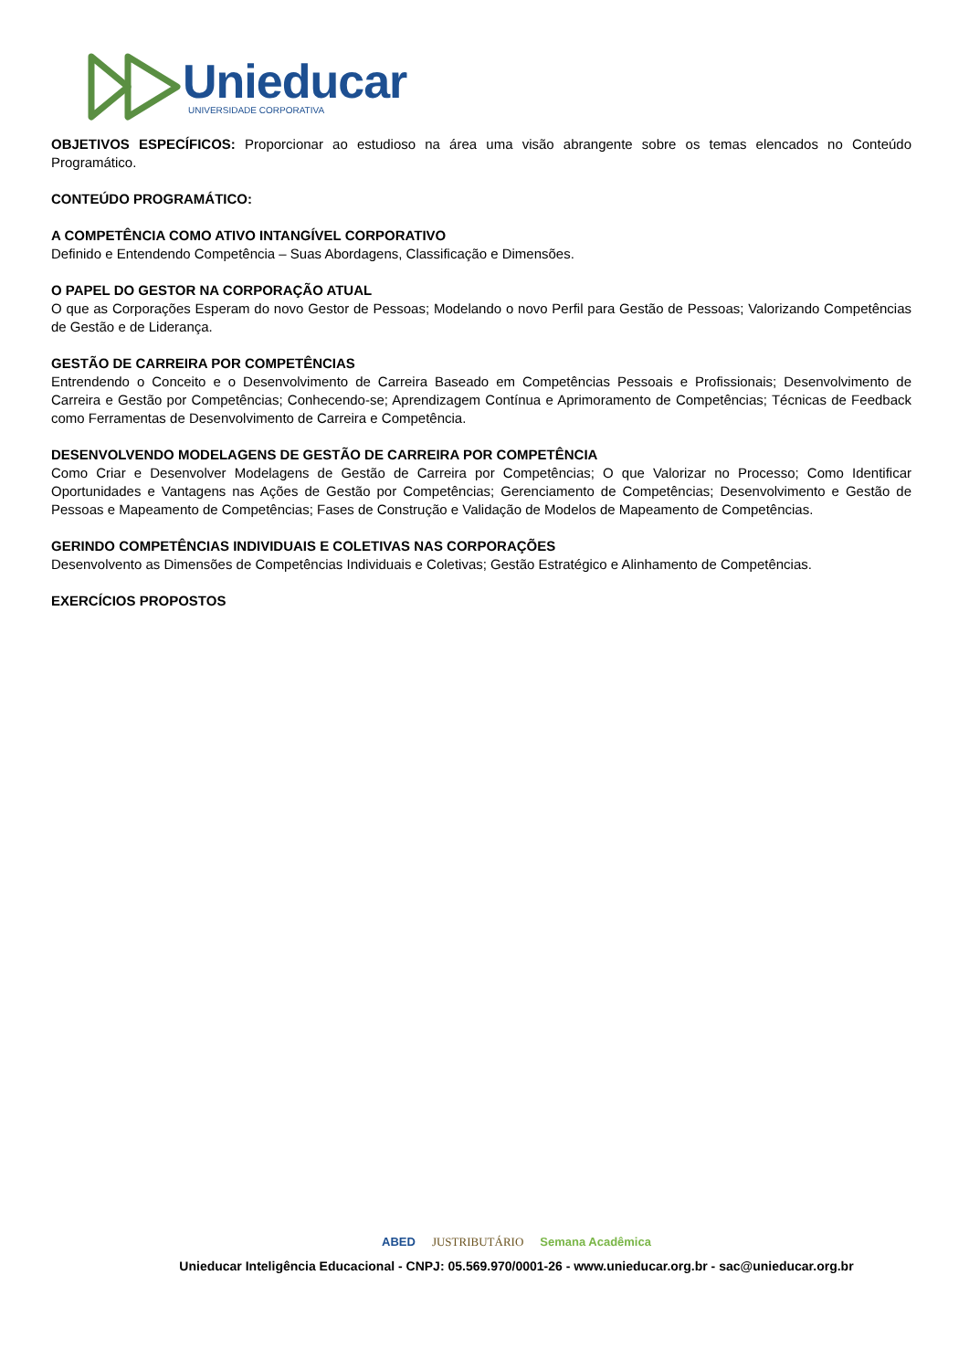Unieducar
UNIVERSIDADE CORPORATIVA
OBJETIVOS ESPECÍFICOS: Proporcionar ao estudioso na área uma visão abrangente sobre os temas elencados no Conteúdo Programático.
CONTEÚDO PROGRAMÁTICO:
A COMPETÊNCIA COMO ATIVO INTANGÍVEL CORPORATIVO
Definido e Entendendo Competência – Suas Abordagens, Classificação e Dimensões.
O PAPEL DO GESTOR NA CORPORAÇÃO ATUAL
O que as Corporações Esperam do novo Gestor de Pessoas; Modelando o novo Perfil para Gestão de Pessoas; Valorizando Competências de Gestão e de Liderança.
GESTÃO DE CARREIRA POR COMPETÊNCIAS
Entrendendo o Conceito e o Desenvolvimento de Carreira Baseado em Competências Pessoais e Profissionais; Desenvolvimento de Carreira e Gestão por Competências; Conhecendo-se; Aprendizagem Contínua e Aprimoramento de Competências; Técnicas de Feedback como Ferramentas de Desenvolvimento de Carreira e Competência.
DESENVOLVENDO MODELAGENS DE GESTÃO DE CARREIRA POR COMPETÊNCIA
Como Criar e Desenvolver Modelagens de Gestão de Carreira por Competências; O que Valorizar no Processo; Como Identificar Oportunidades e Vantagens nas Ações de Gestão por Competências; Gerenciamento de Competências; Desenvolvimento e Gestão de Pessoas e Mapeamento de Competências; Fases de Construção e Validação de Modelos de Mapeamento de Competências.
GERINDO COMPETÊNCIAS INDIVIDUAIS E COLETIVAS NAS CORPORAÇÕES
Desenvolvento as Dimensões de Competências Individuais e Coletivas; Gestão Estratégico e Alinhamento de Competências.
EXERCÍCIOS PROPOSTOS
ABED JUSTRIBUTÁRIO Semana Acadêmica
Unieducar Inteligência Educacional - CNPJ: 05.569.970/0001-26 - www.unieducar.org.br - sac@unieducar.org.br